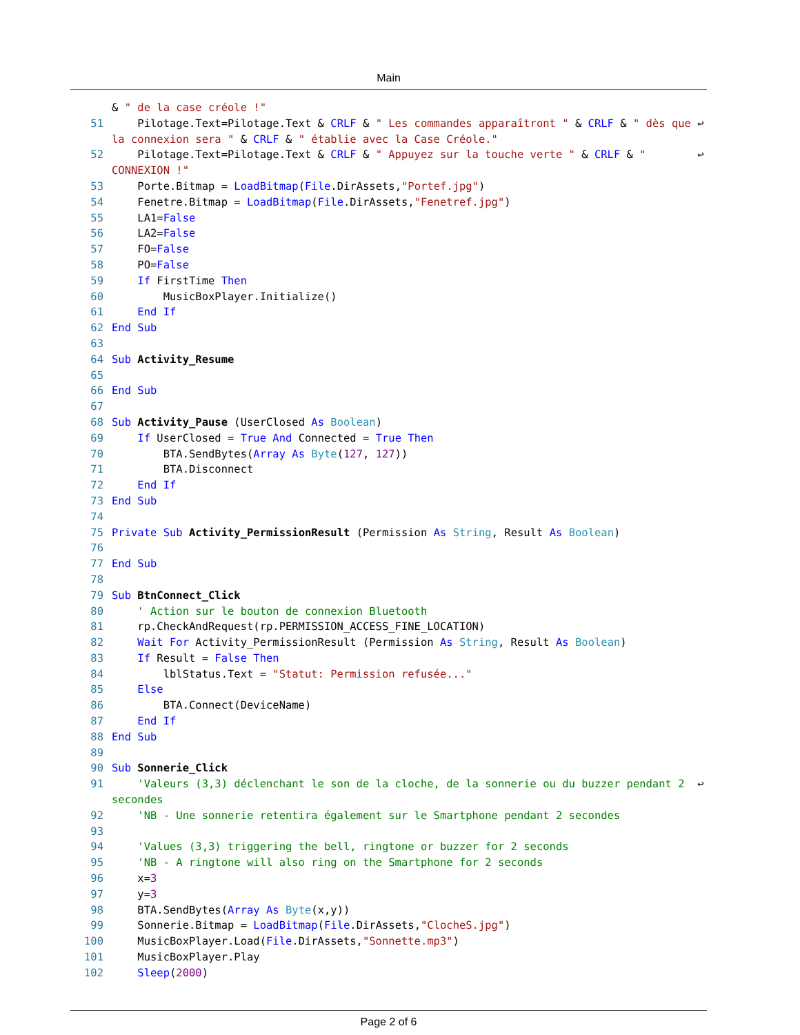Main
& " de la case créole !"
51 Pilotage.Text=Pilotage.Text & CRLF & " Les commandes apparaîtront " & CRLF & " dès que ↩ la connexion sera " & CRLF & " établie avec la Case Créole."
52 Pilotage.Text=Pilotage.Text & CRLF & " Appuyez sur la touche verte " & CRLF & " ↩ CONNEXION !"
53 Porte.Bitmap = LoadBitmap(File.DirAssets,"Portef.jpg")
54 Fenetre.Bitmap = LoadBitmap(File.DirAssets,"Fenetref.jpg")
55 LA1=False
56 LA2=False
57 FO=False
58 PO=False
59 If FirstTime Then
60 MusicBoxPlayer.Initialize()
61 End If
62 End Sub
63
64 Sub Activity_Resume
65
66 End Sub
67
68 Sub Activity_Pause (UserClosed As Boolean)
69 If UserClosed = True And Connected = True Then
70 BTA.SendBytes(Array As Byte(127, 127))
71 BTA.Disconnect
72 End If
73 End Sub
74
75 Private Sub Activity_PermissionResult (Permission As String, Result As Boolean)
76
77 End Sub
78
79 Sub BtnConnect_Click
80 ' Action sur le bouton de connexion Bluetooth
81 rp.CheckAndRequest(rp.PERMISSION_ACCESS_FINE_LOCATION)
82 Wait For Activity_PermissionResult (Permission As String, Result As Boolean)
83 If Result = False Then
84 lblStatus.Text = "Statut: Permission refusée..."
85 Else
86 BTA.Connect(DeviceName)
87 End If
88 End Sub
89
90 Sub Sonnerie_Click
91 'Valeurs (3,3) déclenchant le son de la cloche, de la sonnerie ou du buzzer pendant 2 ↩ secondes
92 'NB - Une sonnerie retentira également sur le Smartphone pendant 2 secondes
93
94 'Values (3,3) triggering the bell, ringtone or buzzer for 2 seconds
95 'NB - A ringtone will also ring on the Smartphone for 2 seconds
96 x=3
97 y=3
98 BTA.SendBytes(Array As Byte(x,y))
99 Sonnerie.Bitmap = LoadBitmap(File.DirAssets,"ClocheS.jpg")
100 MusicBoxPlayer.Load(File.DirAssets,"Sonnette.mp3")
101 MusicBoxPlayer.Play
102 Sleep(2000)
Page 2 of 6